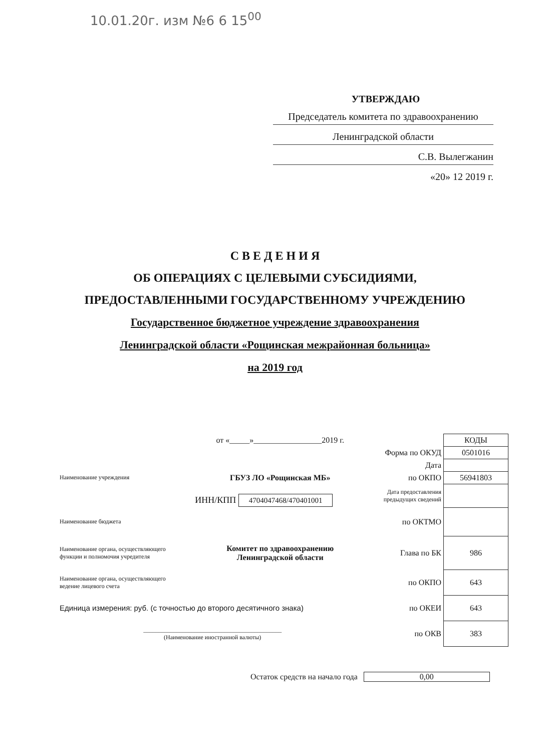10.01.20г. изм №6 6 15<sup>00</sup>
УТВЕРЖДАЮ
Председатель комитета по здравоохранению
Ленинградской области
С.В. Вылегжанин
«20» 12 2019 г.
С В Е Д Е Н И Я
ОБ ОПЕРАЦИЯХ С ЦЕЛЕВЫМИ СУБСИДИЯМИ,
ПРЕДОСТАВЛЕННЫМИ ГОСУДАРСТВЕННОМУ УЧРЕЖДЕНИЮ
Государственное бюджетное учреждение здравоохранения
Ленинградской области «Рощинская межрайонная больница»
на 2019 год
| | от «_____»_________________2019 г. | | КОДЫ |
| | | Форма по ОКУД | 0501016 |
| | | Дата | |
| Наименование учреждения | ГБУЗ ЛО «Рощинская МБ» | по ОКПО | 56941803 |
| | ИНН/КПП 4704047468/470401001 | Дата предоставления предыдущих сведений | |
| Наименование бюджета | | по ОКТМО | |
| Наименование органа, осуществляющего функции и полномочия учредителя | Комитет по здравоохранению Ленинградской области | Глава по БК | 986 |
| Наименование органа, осуществляющего ведение лицевого счета | | по ОКПО | 643 |
| Единица измерения: руб. (с точностью до второго десятичного знака) | | по ОКЕИ | 643 |
| ______________________________________________ (Наименование иностранной валюты) | | по ОКВ | 383 |
Остаток средств на начало года 0,00